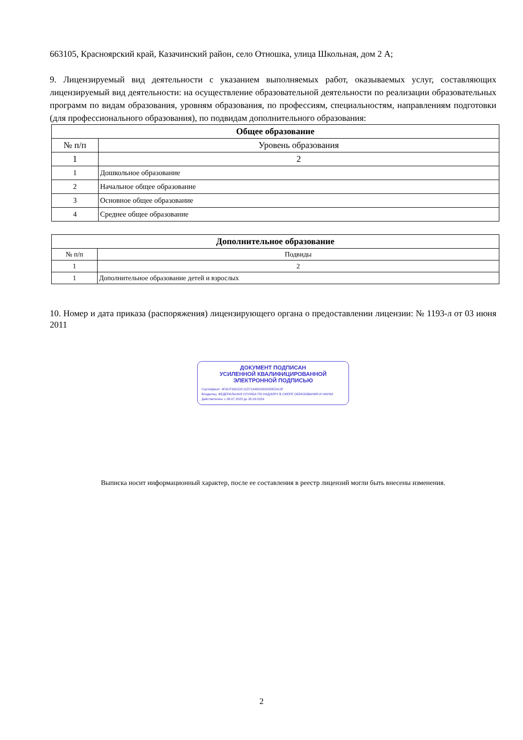663105, Красноярский край, Казачинский район, село Отношка, улица Школьная, дом 2 А;
9. Лицензируемый вид деятельности с указанием выполняемых работ, оказываемых услуг, составляющих лицензируемый вид деятельности: на осуществление образовательной деятельности по реализации образовательных программ по видам образования, уровням образования, по профессиям, специальностям, направлениям подготовки (для профессионального образования), по подвидам дополнительного образования:
| Общее образование | |
| --- | --- |
| № п/п | Уровень образования |
| 1 | 2 |
| 1 | Дошкольное образование |
| 2 | Начальное общее образование |
| 3 | Основное общее образование |
| 4 | Среднее общее образование |
| Дополнительное образование | |
| --- | --- |
| № п/п | Подвиды |
| 1 | 2 |
| 1 | Дополнительное образование детей и взрослых |
10. Номер и дата приказа (распоряжения) лицензирующего органа о предоставлении лицензии: № 1193-л от 03 июня 2011
ДОКУМЕНТ ПОДПИСАН
УСИЛЕННОЙ КВАЛИФИЦИРОВАННОЙ
ЭЛЕКТРОННОЙ ПОДПИСЬЮ
Сертификат: 4FACF9331DC11D71A4D03302DDE5410F
Владелец: ФЕДЕРАЛЬНАЯ СЛУЖБА ПО НАДЗОРУ В СФЕРЕ ОБРАЗОВАНИЯ И НАУКИ
Действителен: с 06.07.2023 до 28.09.2024
Выписка носит информационный характер, после ее составления в реестр лицензий могли быть внесены изменения.
2